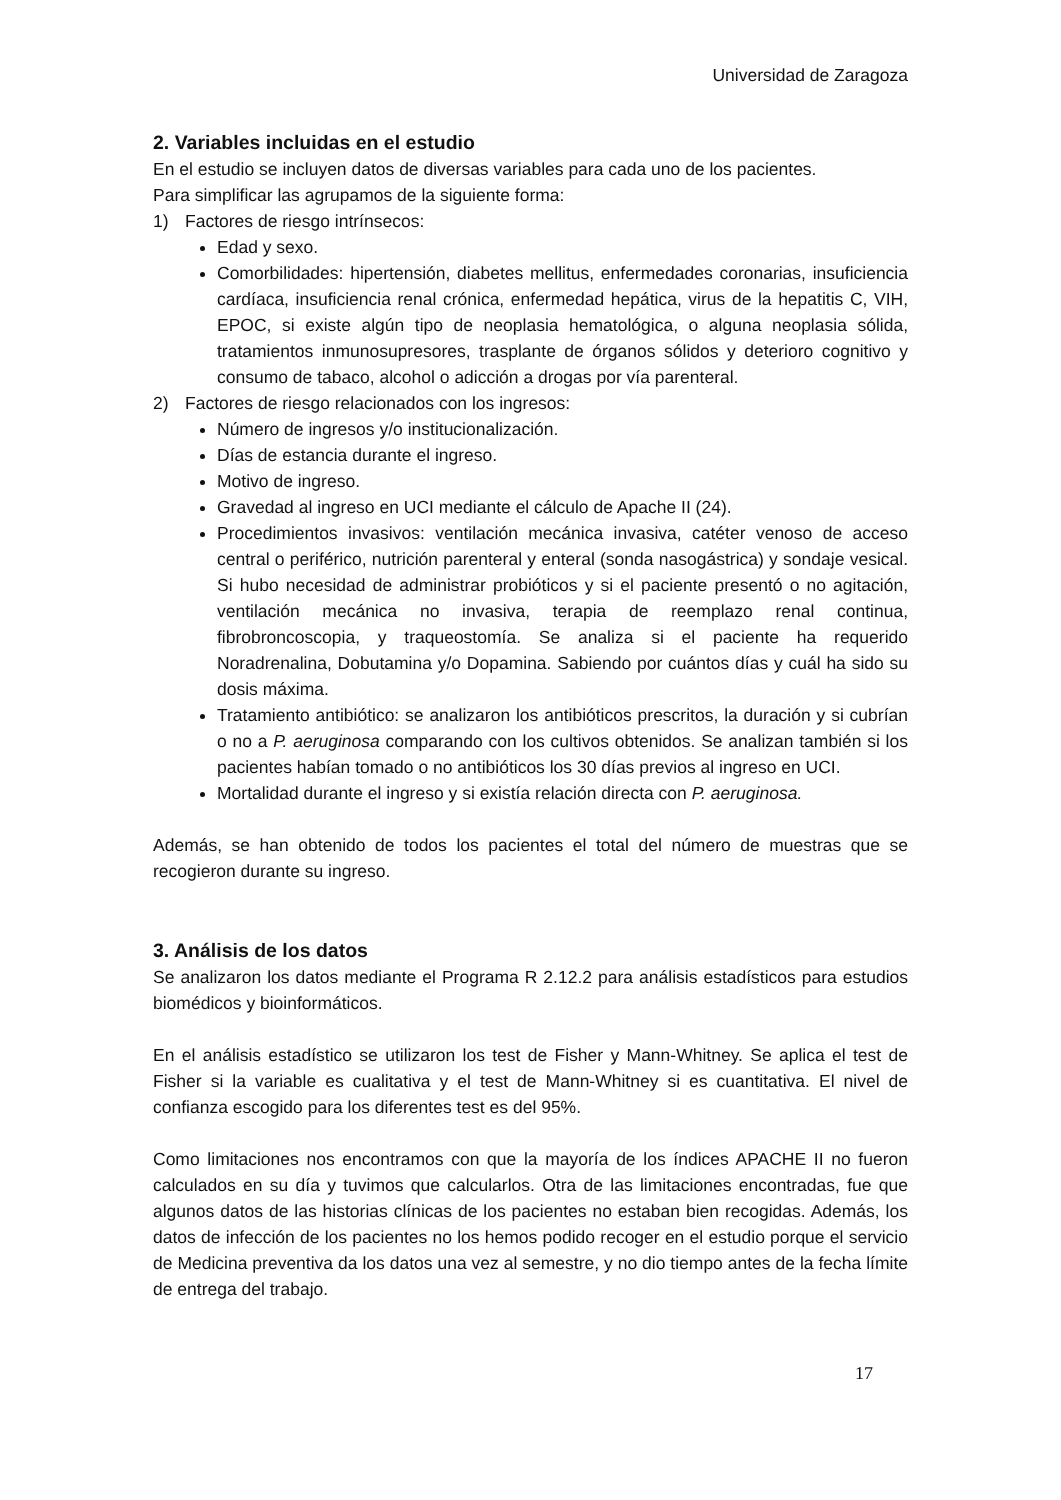Universidad de Zaragoza
2. Variables incluidas en el estudio
En el estudio se incluyen datos de diversas variables para cada uno de los pacientes.
Para simplificar las agrupamos de la siguiente forma:
1) Factores de riesgo intrínsecos:
Edad y sexo.
Comorbilidades: hipertensión, diabetes mellitus, enfermedades coronarias, insuficiencia cardíaca, insuficiencia renal crónica, enfermedad hepática, virus de la hepatitis C, VIH, EPOC, si existe algún tipo de neoplasia hematológica, o alguna neoplasia sólida, tratamientos inmunosupresores, trasplante de órganos sólidos y deterioro cognitivo y consumo de tabaco, alcohol o adicción a drogas por vía parenteral.
2) Factores de riesgo relacionados con los ingresos:
Número de ingresos y/o institucionalización.
Días de estancia durante el ingreso.
Motivo de ingreso.
Gravedad al ingreso en UCI mediante el cálculo de Apache II (24).
Procedimientos invasivos: ventilación mecánica invasiva, catéter venoso de acceso central o periférico, nutrición parenteral y enteral (sonda nasogástrica) y sondaje vesical. Si hubo necesidad de administrar probióticos y si el paciente presentó o no agitación, ventilación mecánica no invasiva, terapia de reemplazo renal continua, fibrobroncoscopia, y traqueostomía. Se analiza si el paciente ha requerido Noradrenalina, Dobutamina y/o Dopamina. Sabiendo por cuántos días y cuál ha sido su dosis máxima.
Tratamiento antibiótico: se analizaron los antibióticos prescritos, la duración y si cubrían o no a P. aeruginosa comparando con los cultivos obtenidos. Se analizan también si los pacientes habían tomado o no antibióticos los 30 días previos al ingreso en UCI.
Mortalidad durante el ingreso y si existía relación directa con P. aeruginosa.
Además, se han obtenido de todos los pacientes el total del número de muestras que se recogieron durante su ingreso.
3. Análisis de los datos
Se analizaron los datos mediante el Programa R 2.12.2 para análisis estadísticos para estudios biomédicos y bioinformáticos.
En el análisis estadístico se utilizaron los test de Fisher y Mann-Whitney. Se aplica el test de Fisher si la variable es cualitativa y el test de Mann-Whitney si es cuantitativa. El nivel de confianza escogido para los diferentes test es del 95%.
Como limitaciones nos encontramos con que la mayoría de los índices APACHE II no fueron calculados en su día y tuvimos que calcularlos. Otra de las limitaciones encontradas, fue que algunos datos de las historias clínicas de los pacientes no estaban bien recogidas. Además, los datos de infección de los pacientes no los hemos podido recoger en el estudio porque el servicio de Medicina preventiva da los datos una vez al semestre, y no dio tiempo antes de la fecha límite de entrega del trabajo.
17